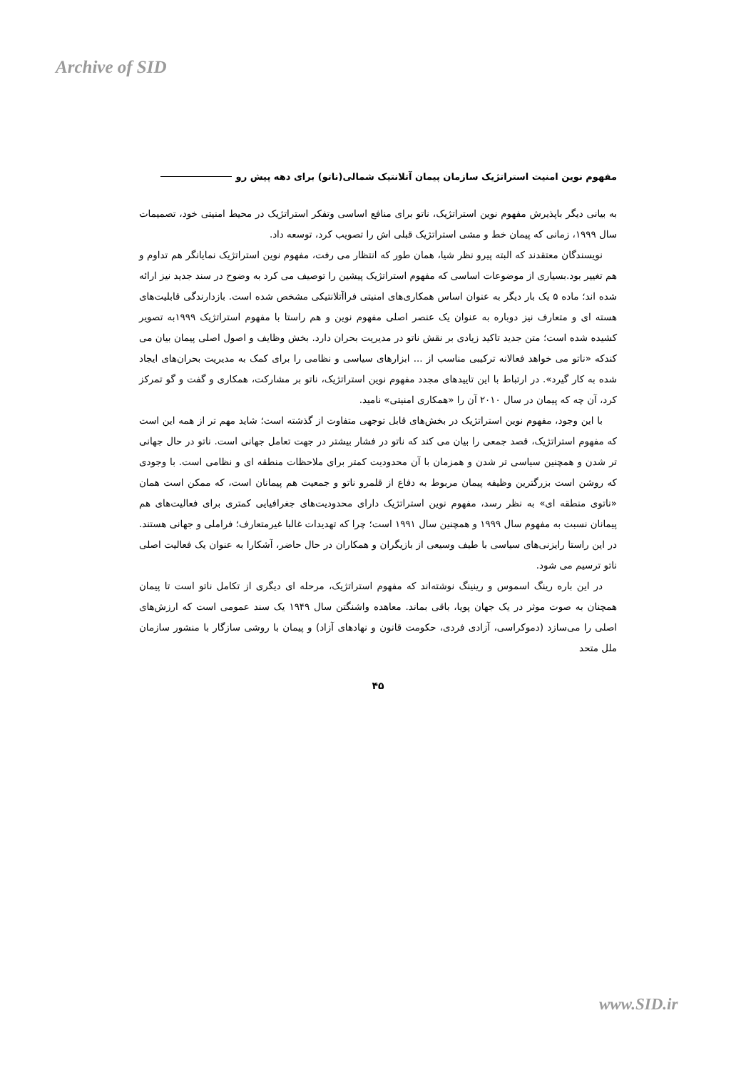Archive of SID
مفهوم نوین امنیت استراتژیک سازمان پیمان آتلانتیک شمالی(ناتو) برای دهه پیش رو
به بیانی دیگر باپذیرش مفهوم نوین استراتژیک، ناتو برای منافع اساسی وتفکر استراتژیک در محیط امنیتی خود، تصمیمات سال ۱۹۹۹، زمانی که پیمان خط و مشی استراتژیک قبلی اش را تصویب کرد، توسعه داد.
نویسندگان معتقدند که البته پیرو نظر شیا، همان طور که انتظار می رفت، مفهوم نوین استراتژیک نمایانگر هم تداوم و هم تغییر بود.بسیاری از موضوعات اساسی که مفهوم استراتژیک پیشین را توصیف می کرد به وضوح در سند جدید نیز ارائه شده اند؛ ماده ۵ یک بار دیگر به عنوان اساس همکاری‌های امنیتی فراآتلانتیکی مشخص شده است. بازدارندگی قابلیت‌های هسته ای و متعارف نیز دوباره به عنوان یک عنصر اصلی مفهوم نوین و هم راستا با مفهوم استراتژیک ۱۹۹۹به تصویر کشیده شده است؛ متن جدید تاکید زیادی بر نقش ناتو در مدیریت بحران دارد. بخش وظایف و اصول اصلی پیمان بیان می کندکه «ناتو می خواهد فعالانه ترکیبی مناسب از ... ابزارهای سیاسی و نظامی را برای کمک به مدیریت بحران‌های ایجاد شده به کار گیرد». در ارتباط با این تاییدهای مجدد مفهوم نوین استراتژیک، ناتو بر مشارکت، همکاری و گفت و گو تمرکز کرد، آن چه که پیمان در سال ۲۰۱۰ آن را «همکاری امنیتی» نامید.
با این وجود، مفهوم نوین استراتژیک در بخش‌های قابل توجهی متفاوت از گذشته است؛ شاید مهم تر از همه این است که مفهوم استراتژیک، قصد جمعی را بیان می کند که ناتو در فشار بیشتر در جهت تعامل جهانی است. ناتو در حال جهانی تر شدن و همچنین سیاسی تر شدن و همزمان با آن محدودیت کمتر برای ملاحظات منطقه ای و نظامی است. با وجودی که روشن است بزرگترین وظیفه پیمان مربوط به دفاع از قلمرو ناتو و جمعیت هم پیمانان است، که ممکن است همان «ناتوی منطقه ای» به نظر رسد، مفهوم نوین استراتژیک دارای محدودیت‌های جغرافیایی کمتری برای فعالیت‌های هم پیمانان نسبت به مفهوم سال ۱۹۹۹ و همچنین سال ۱۹۹۱ است؛ چرا که تهدیدات غالبا غیرمتعارف؛ فراملی و جهانی هستند. در این راستا رایزنی‌های سیاسی با طیف وسیعی از بازیگران و همکاران در حال حاضر، آشکارا به عنوان یک فعالیت اصلی ناتو ترسیم می شود.
در این باره رینگ اسموس و رینینگ نوشته‌اند که مفهوم استراتژیک، مرحله ای دیگری از تکامل ناتو است تا پیمان همچنان به صوت موثر در یک جهان پویا، باقی بماند. معاهده واشنگتن سال ۱۹۴۹ یک سند عمومی است که ارزش‌های اصلی را می‌سازد (دموکراسی، آزادی فردی، حکومت قانون و نهادهای آزاد) و پیمان با روشی سازگار با منشور سازمان ملل متحد
۴۵
www.SID.ir